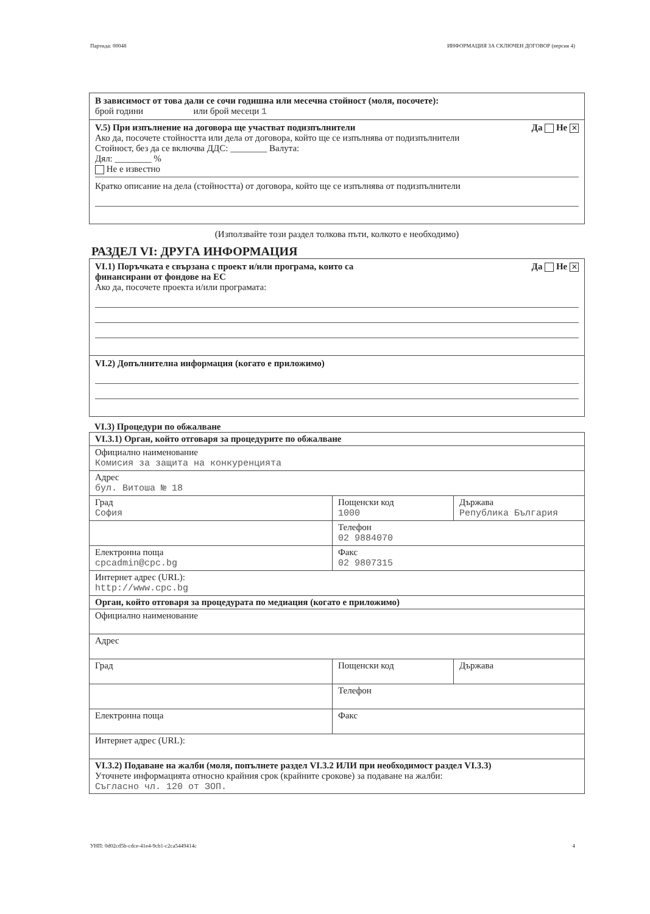Партида: 00048 ИНФОРМАЦИЯ ЗА СКЛЮЧЕН ДОГОВОР (версия 4)
В зависимост от това дали се сочи годишна или месечна стойност (моля, посочете):
брой години или брой месеци 1
V.5) При изпълнение на договора ще участват подизпълнители Да Не ✕
Ако да, посочете стойността или дела от договора, който ще се изпълнява от подизпълнители
Стойност, без да се включва ДДС: ________ Валута:
Дял: ________ %
Не е известно
Кратко описание на дела (стойността) от договора, който ще се изпълнява от подизпълнители
(Използвайте този раздел толкова пъти, колкото е необходимо)
РАЗДЕЛ VI: ДРУГА ИНФОРМАЦИЯ
VI.1) Поръчката е свързана с проект и/или програма, които са
финансирани от фондове на ЕС Да Не ✕
Ако да, посочете проекта и/или програмата:
VI.2) Допълнителна информация (когато е приложимо)
VI.3) Процедури по обжалване
| VI.3.1) Орган, който отговаря за процедурите по обжалване | | |
| Официално наименование Комисия за защита на конкуренцията | | |
| Адрес бул. Витоша № 18 | | |
| Град София | Пощенски код 1000 | Държава Република България |
| | Телефон 02 9884070 | |
| Електронна поща cpcadmin@cpc.bg | Факс 02 9807315 | |
| Интернет адрес (URL): http://www.cpc.bg | | |
| Орган, който отговаря за процедурата по медиация (когато е приложимо) | | |
| Официално наименование | | |
| Адрес | | |
| Град | Пощенски код | Държава |
| | Телефон | |
| Електронна поща | Факс | |
| Интернет адрес (URL): | | |
| VI.3.2) Подаване на жалби (моля, попълнете раздел VI.3.2 ИЛИ при необходимост раздел VI.3.3) Уточнете информацията относно крайния срок (крайните срокове) за подаване на жалби: Съгласно чл. 120 от ЗОП. | | |
УНП: 0d02cd5b-cdce-41e4-9cb1-c2ca5449414c 4